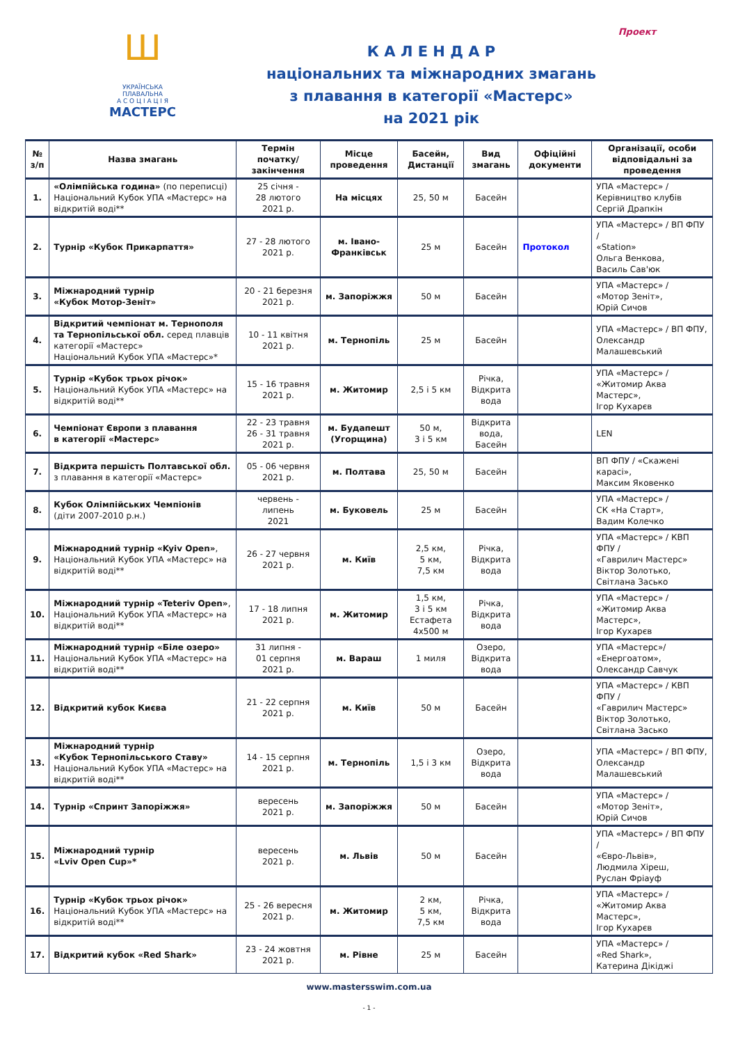Ш
УКРАЇНСЬКА ПЛАВАЛЬНА
А С О Ц І А Ц І Я
МАСТЕРС
Проект
К А Л Е Н Д А Р
національних та міжнародних змагань
з плавання в категорії «Мастерс»
на 2021 рік
| № з/п | Назва змагань | Термін початку/ закінчення | Місце проведення | Басейн, Дистанції | Вид змагань | Офіційні документи | Організації, особи відповідальні за проведення |
| --- | --- | --- | --- | --- | --- | --- | --- |
| 1. | «Олімпійська година» (по переписці) Національний Кубок УПА «Мастерс» на відкритій воді** | 25 січня - 28 лютого 2021 р. | На місцях | 25, 50 м | Басейн | | УПА «Мастерс» / Керівництво клубів Сергій Драпкін |
| 2. | Турнір «Кубок Прикарпаття» | 27 - 28 лютого 2021 р. | м. Івано-Франківськ | 25 м | Басейн | Протокол | УПА «Мастерс» / ВП ФПУ / «Station» Ольга Венкова, Василь Сав'юк |
| 3. | Міжнародний турнір «Кубок Мотор-Зеніт» | 20 - 21 березня 2021 р. | м. Запоріжжя | 50 м | Басейн | | УПА «Мастерс» / «Мотор Зеніт», Юрій Сичов |
| 4. | Відкритий чемпіонат м. Тернополя та Тернопільської обл. серед плавців категорії «Мастерс» Національний Кубок УПА «Мастерс»* | 10 - 11 квітня 2021 р. | м. Тернопіль | 25 м | Басейн | | УПА «Мастерс» / ВП ФПУ, Олександр Малашевський |
| 5. | Турнір «Кубок трьох річок» Національний Кубок УПА «Мастерс» на відкритій воді** | 15 - 16 травня 2021 р. | м. Житомир | 2,5 і 5 км | Річка, Відкрита вода | | УПА «Мастерс» / «Житомир Аква Мастерс», Ігор Кухарєв |
| 6. | Чемпіонат Європи з плавання в категорії «Мастерс» | 22 - 23 травня 26 - 31 травня 2021 р. | м. Будапешт (Угорщина) | 50 м, 3 і 5 км | Відкрита вода, Басейн | | LEN |
| 7. | Відкрита першість Полтавської обл. з плавання в категорії «Мастерс» | 05 - 06 червня 2021 р. | м. Полтава | 25, 50 м | Басейн | | ВП ФПУ / «Скажені карасі», Максим Яковенко |
| 8. | Кубок Олімпійських Чемпіонів (діти 2007-2010 р.н.) | червень - липень 2021 | м. Буковель | 25 м | Басейн | | УПА «Мастерс» / СК «На Старт», Вадим Колечко |
| 9. | Міжнародний турнір «Kyiv Open» , Національний Кубок УПА «Мастерс» на відкритій воді** | 26 - 27 червня 2021 р. | м. Київ | 2,5 км, 5 км, 7,5 км | Річка, Відкрита вода | | УПА «Мастерс» / КВП ФПУ / «Гаврилич Мастерс» Віктор Золотько, Світлана Засько |
| 10. | Міжнародний турнір «Teteriv Open» , Національний Кубок УПА «Мастерс» на відкритій воді** | 17 - 18 липня 2021 р. | м. Житомир | 1,5 км, 3 і 5 км Естафета 4х500 м | Річка, Відкрита вода | | УПА «Мастерс» / «Житомир Аква Мастерс», Ігор Кухарєв |
| 11. | Міжнародний турнір «Біле озеро» Національний Кубок УПА «Мастерс» на відкритій воді** | 31 липня - 01 серпня 2021 р. | м. Вараш | 1 миля | Озеро, Відкрита вода | | УПА «Мастерс»/ «Енергоатом», Олександр Савчук |
| 12. | Відкритий кубок Києва | 21 - 22 серпня 2021 р. | м. Київ | 50 м | Басейн | | УПА «Мастерс» / КВП ФПУ / «Гаврилич Мастерс» Віктор Золотько, Світлана Засько |
| 13. | Міжнародний турнір «Кубок Тернопільського Ставу» Національний Кубок УПА «Мастерс» на відкритій воді** | 14 - 15 серпня 2021 р. | м. Тернопіль | 1,5 і 3 км | Озеро, Відкрита вода | | УПА «Мастерс» / ВП ФПУ, Олександр Малашевський |
| 14. | Турнір «Спринт Запоріжжя» | вересень 2021 р. | м. Запоріжжя | 50 м | Басейн | | УПА «Мастерс» / «Мотор Зеніт», Юрій Сичов |
| 15. | Міжнародний турнір «Lviv Open Cup»* | вересень 2021 р. | м. Львів | 50 м | Басейн | | УПА «Мастерс» / ВП ФПУ / «Євро-Львів», Людмила Хіреш, Руслан Фріауф |
| 16. | Турнір «Кубок трьох річок» Національний Кубок УПА «Мастерс» на відкритій воді** | 25 - 26 вересня 2021 р. | м. Житомир | 2 км, 5 км, 7,5 км | Річка, Відкрита вода | | УПА «Мастерс» / «Житомир Аква Мастерс», Ігор Кухарєв |
| 17. | Відкритий кубок «Red Shark» | 23 - 24 жовтня 2021 р. | м. Рівне | 25 м | Басейн | | УПА «Мастерс» / «Red Shark», Катерина Дікіджі |
www.mastersswim.com.ua
- 1 -